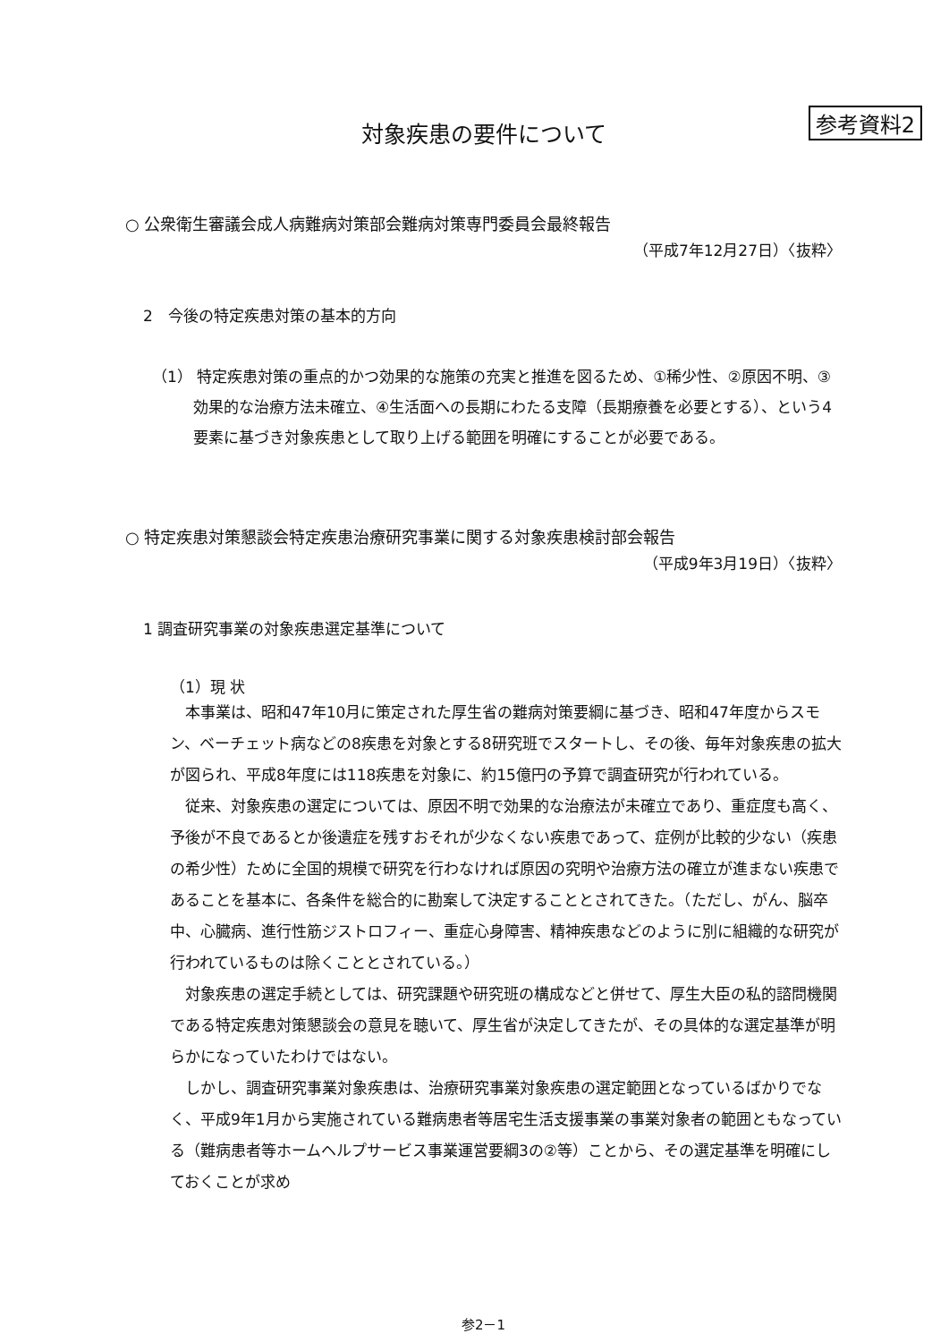参考資料2
対象疾患の要件について
○ 公衆衛生審議会成人病難病対策部会難病対策専門委員会最終報告
（平成7年12月27日）〈抜粋〉
2　今後の特定疾患対策の基本的方向
（1） 特定疾患対策の重点的かつ効果的な施策の充実と推進を図るため、①稀少性、②原因不明、③効果的な治療方法未確立、④生活面への長期にわたる支障（長期療養を必要とする）、という4要素に基づき対象疾患として取り上げる範囲を明確にすることが必要である。
○ 特定疾患対策懇談会特定疾患治療研究事業に関する対象疾患検討部会報告
（平成9年3月19日）〈抜粋〉
1 調査研究事業の対象疾患選定基準について
（1）現 状
本事業は、昭和47年10月に策定された厚生省の難病対策要綱に基づき、昭和47年度からスモン、ベーチェット病などの8疾患を対象とする8研究班でスタートし、その後、毎年対象疾患の拡大が図られ、平成8年度には118疾患を対象に、約15億円の予算で調査研究が行われている。
従来、対象疾患の選定については、原因不明で効果的な治療法が未確立であり、重症度も高く、予後が不良であるとか後遺症を残すおそれが少なくない疾患であって、症例が比較的少ない（疾患の希少性）ために全国的規模で研究を行わなければ原因の究明や治療方法の確立が進まない疾患であることを基本に、各条件を総合的に勘案して決定することとされてきた。（ただし、がん、脳卒中、心臓病、進行性筋ジストロフィー、重症心身障害、精神疾患などのように別に組織的な研究が行われているものは除くこととされている。）
対象疾患の選定手続としては、研究課題や研究班の構成などと併せて、厚生大臣の私的諮問機関である特定疾患対策懇談会の意見を聴いて、厚生省が決定してきたが、その具体的な選定基準が明らかになっていたわけではない。
しかし、調査研究事業対象疾患は、治療研究事業対象疾患の選定範囲となっているばかりでなく、平成9年1月から実施されている難病患者等居宅生活支援事業の事業対象者の範囲ともなっている（難病患者等ホームヘルプサービス事業運営要綱3の②等）ことから、その選定基準を明確にしておくことが求め
参2－1